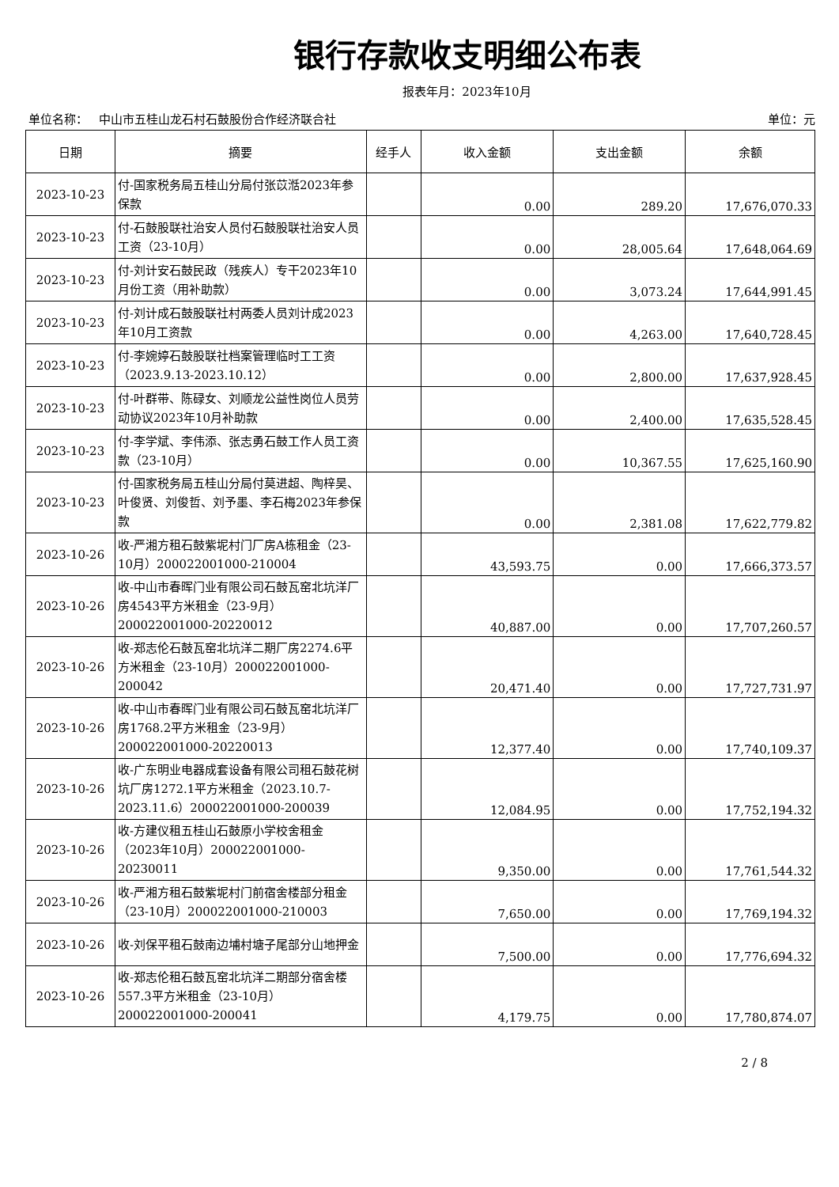银行存款收支明细公布表
报表年月：2023年10月
单位名称： 中山市五桂山龙石村石鼓股份合作经济联合社 单位：元
| 日期 | 摘要 | 经手人 | 收入金额 | 支出金额 | 余额 |
| --- | --- | --- | --- | --- | --- |
| 2023-10-23 | 付-国家税务局五桂山分局付张苡湉2023年参保款 | | 0.00 | 289.20 | 17,676,070.33 |
| 2023-10-23 | 付-石鼓股联社治安人员付石鼓股联社治安人员工资（23-10月） | | 0.00 | 28,005.64 | 17,648,064.69 |
| 2023-10-23 | 付-刘计安石鼓民政（残疾人）专干2023年10月份工资（用补助款） | | 0.00 | 3,073.24 | 17,644,991.45 |
| 2023-10-23 | 付-刘计成石鼓股联社村两委人员刘计成2023年10月工资款 | | 0.00 | 4,263.00 | 17,640,728.45 |
| 2023-10-23 | 付-李婉婷石鼓股联社档案管理临时工工资（2023.9.13-2023.10.12） | | 0.00 | 2,800.00 | 17,637,928.45 |
| 2023-10-23 | 付-叶群带、陈碌女、刘顺龙公益性岗位人员劳动协议2023年10月补助款 | | 0.00 | 2,400.00 | 17,635,528.45 |
| 2023-10-23 | 付-李学斌、李伟添、张志勇石鼓工作人员工资款（23-10月） | | 0.00 | 10,367.55 | 17,625,160.90 |
| 2023-10-23 | 付-国家税务局五桂山分局付莫进超、陶梓昊、叶俊贤、刘俊哲、刘予墨、李石梅2023年参保款 | | 0.00 | 2,381.08 | 17,622,779.82 |
| 2023-10-26 | 收-严湘方租石鼓紫坭村门厂房A栋租金（23-10月）200022001000-210004 | | 43,593.75 | 0.00 | 17,666,373.57 |
| 2023-10-26 | 收-中山市春晖门业有限公司石鼓瓦窑北坑洋厂房4543平方米租金（23-9月）200022001000-20220012 | | 40,887.00 | 0.00 | 17,707,260.57 |
| 2023-10-26 | 收-郑志伦石鼓瓦窑北坑洋二期厂房2274.6平方米租金（23-10月）200022001000-200042 | | 20,471.40 | 0.00 | 17,727,731.97 |
| 2023-10-26 | 收-中山市春晖门业有限公司石鼓瓦窑北坑洋厂房1768.2平方米租金（23-9月）200022001000-20220013 | | 12,377.40 | 0.00 | 17,740,109.37 |
| 2023-10-26 | 收-广东明业电器成套设备有限公司租石鼓花树坑厂房1272.1平方米租金（2023.10.7-2023.11.6）200022001000-200039 | | 12,084.95 | 0.00 | 17,752,194.32 |
| 2023-10-26 | 收-方建仪租五桂山石鼓原小学校舍租金（2023年10月）200022001000-20230011 | | 9,350.00 | 0.00 | 17,761,544.32 |
| 2023-10-26 | 收-严湘方租石鼓紫坭村门前宿舍楼部分租金（23-10月）200022001000-210003 | | 7,650.00 | 0.00 | 17,769,194.32 |
| 2023-10-26 | 收-刘保平租石鼓南边埔村塘子尾部分山地押金 | | 7,500.00 | 0.00 | 17,776,694.32 |
| 2023-10-26 | 收-郑志伦租石鼓瓦窑北坑洋二期部分宿舍楼557.3平方米租金（23-10月）200022001000-200041 | | 4,179.75 | 0.00 | 17,780,874.07 |
2 / 8